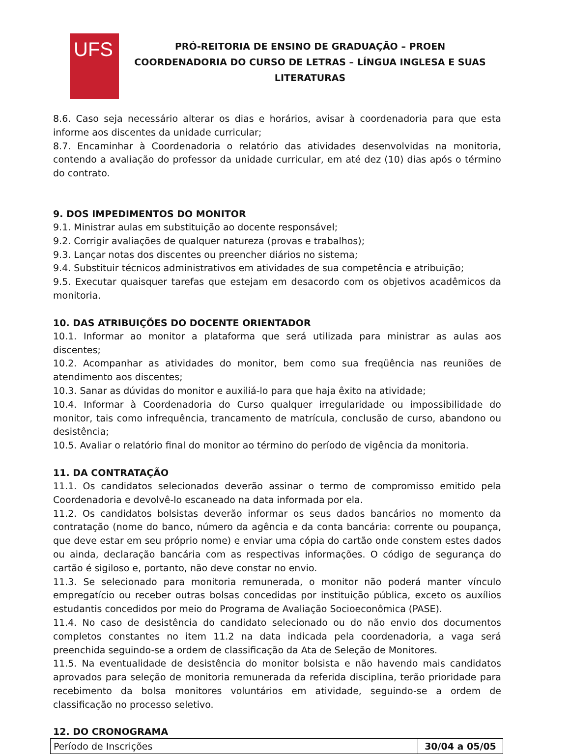UFS
PRÓ-REITORIA DE ENSINO DE GRADUAÇÃO – PROEN
COORDENADORIA DO CURSO DE LETRAS – LÍNGUA INGLESA E SUAS
LITERATURAS
8.6. Caso seja necessário alterar os dias e horários, avisar à coordenadoria para que esta informe aos discentes da unidade curricular;
8.7. Encaminhar à Coordenadoria o relatório das atividades desenvolvidas na monitoria, contendo a avaliação do professor da unidade curricular, em até dez (10) dias após o término do contrato.
9. DOS IMPEDIMENTOS DO MONITOR
9.1. Ministrar aulas em substituição ao docente responsável;
9.2. Corrigir avaliações de qualquer natureza (provas e trabalhos);
9.3. Lançar notas dos discentes ou preencher diários no sistema;
9.4. Substituir técnicos administrativos em atividades de sua competência e atribuição;
9.5. Executar quaisquer tarefas que estejam em desacordo com os objetivos acadêmicos da monitoria.
10. DAS ATRIBUIÇÕES DO DOCENTE ORIENTADOR
10.1. Informar ao monitor a plataforma que será utilizada para ministrar as aulas aos discentes;
10.2. Acompanhar as atividades do monitor, bem como sua freqüência nas reuniões de atendimento aos discentes;
10.3. Sanar as dúvidas do monitor e auxiliá-lo para que haja êxito na atividade;
10.4. Informar à Coordenadoria do Curso qualquer irregularidade ou impossibilidade do monitor, tais como infrequência, trancamento de matrícula, conclusão de curso, abandono ou desistência;
10.5. Avaliar o relatório final do monitor ao término do período de vigência da monitoria.
11. DA CONTRATAÇÃO
11.1. Os candidatos selecionados deverão assinar o termo de compromisso emitido pela Coordenadoria e devolvê-lo escaneado na data informada por ela.
11.2. Os candidatos bolsistas deverão informar os seus dados bancários no momento da contratação (nome do banco, número da agência e da conta bancária: corrente ou poupança, que deve estar em seu próprio nome) e enviar uma cópia do cartão onde constem estes dados ou ainda, declaração bancária com as respectivas informações. O código de segurança do cartão é sigiloso e, portanto, não deve constar no envio.
11.3. Se selecionado para monitoria remunerada, o monitor não poderá manter vínculo empregatício ou receber outras bolsas concedidas por instituição pública, exceto os auxílios estudantis concedidos por meio do Programa de Avaliação Socioeconômica (PASE).
11.4. No caso de desistência do candidato selecionado ou do não envio dos documentos completos constantes no item 11.2 na data indicada pela coordenadoria, a vaga será preenchida seguindo-se a ordem de classificação da Ata de Seleção de Monitores.
11.5. Na eventualidade de desistência do monitor bolsista e não havendo mais candidatos aprovados para seleção de monitoria remunerada da referida disciplina, terão prioridade para recebimento da bolsa monitores voluntários em atividade, seguindo-se a ordem de classificação no processo seletivo.
12. DO CRONOGRAMA
| Período de Inscrições | 30/04 a 05/05 |